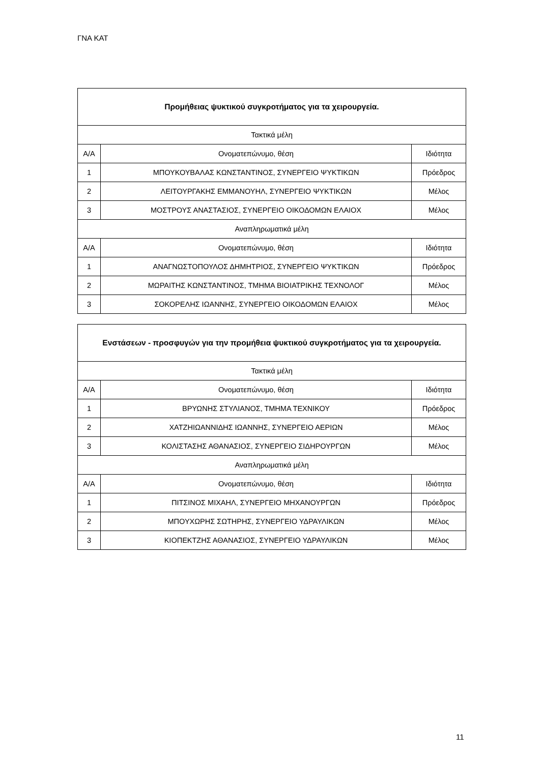ΓΝΑ ΚΑΤ
| Προμήθειας ψυκτικού συγκροτήματος για τα χειρουργεία. | | |
| --- | --- | --- |
| Τακτικά μέλη | | |
| Α/Α | Ονοματεπώνυμο, θέση | Ιδιότητα |
| 1 | ΜΠΟΥΚΟΥΒΑΛΑΣ ΚΩΝΣΤΑΝΤΙΝΟΣ, ΣΥΝΕΡΓΕΙΟ ΨΥΚΤΙΚΩΝ | Πρόεδρος |
| 2 | ΛΕΙΤΟΥΡΓΑΚΗΣ ΕΜΜΑΝΟΥΗΛ, ΣΥΝΕΡΓΕΙΟ ΨΥΚΤΙΚΩΝ | Μέλος |
| 3 | ΜΟΣΤΡΟΥΣ ΑΝΑΣΤΑΣΙΟΣ, ΣΥΝΕΡΓΕΙΟ ΟΙΚΟΔΟΜΩΝ ΕΛΑΙΟΧ | Μέλος |
| Αναπληρωματικά μέλη | | |
| Α/Α | Ονοματεπώνυμο, θέση | Ιδιότητα |
| 1 | ΑΝΑΓΝΩΣΤΟΠΟΥΛΟΣ ΔΗΜΗΤΡΙΟΣ, ΣΥΝΕΡΓΕΙΟ ΨΥΚΤΙΚΩΝ | Πρόεδρος |
| 2 | ΜΩΡΑΙΤΗΣ ΚΩΝΣΤΑΝΤΙΝΟΣ, ΤΜΗΜΑ ΒΙΟΙΑΤΡΙΚΗΣ ΤΕΧΝΟΛΟΓ | Μέλος |
| 3 | ΣΟΚΟΡΕΛΗΣ ΙΩΑΝΝΗΣ, ΣΥΝΕΡΓΕΙΟ ΟΙΚΟΔΟΜΩΝ ΕΛΑΙΟΧ | Μέλος |
| Ενστάσεων - προσφυγών για την προμήθεια ψυκτικού συγκροτήματος για τα χειρουργεία. | | |
| --- | --- | --- |
| Τακτικά μέλη | | |
| Α/Α | Ονοματεπώνυμο, θέση | Ιδιότητα |
| 1 | ΒΡΥΩΝΗΣ ΣΤΥΛΙΑΝΟΣ, ΤΜΗΜΑ ΤΕΧΝΙΚΟΥ | Πρόεδρος |
| 2 | ΧΑΤΖΗΙΩΑΝΝΙΔΗΣ ΙΩΑΝΝΗΣ, ΣΥΝΕΡΓΕΙΟ ΑΕΡΙΩΝ | Μέλος |
| 3 | ΚΟΛΙΣΤΑΣΗΣ ΑΘΑΝΑΣΙΟΣ, ΣΥΝΕΡΓΕΙΟ ΣΙΔΗΡΟΥΡΓΩΝ | Μέλος |
| Αναπληρωματικά μέλη | | |
| Α/Α | Ονοματεπώνυμο, θέση | Ιδιότητα |
| 1 | ΠΙΤΣΙΝΟΣ ΜΙΧΑΗΛ, ΣΥΝΕΡΓΕΙΟ ΜΗΧΑΝΟΥΡΓΩΝ | Πρόεδρος |
| 2 | ΜΠΟΥΧΩΡΗΣ ΣΩΤΗΡΗΣ, ΣΥΝΕΡΓΕΙΟ ΥΔΡΑΥΛΙΚΩΝ | Μέλος |
| 3 | ΚΙΟΠΕΚΤΖΗΣ ΑΘΑΝΑΣΙΟΣ, ΣΥΝΕΡΓΕΙΟ ΥΔΡΑΥΛΙΚΩΝ | Μέλος |
11